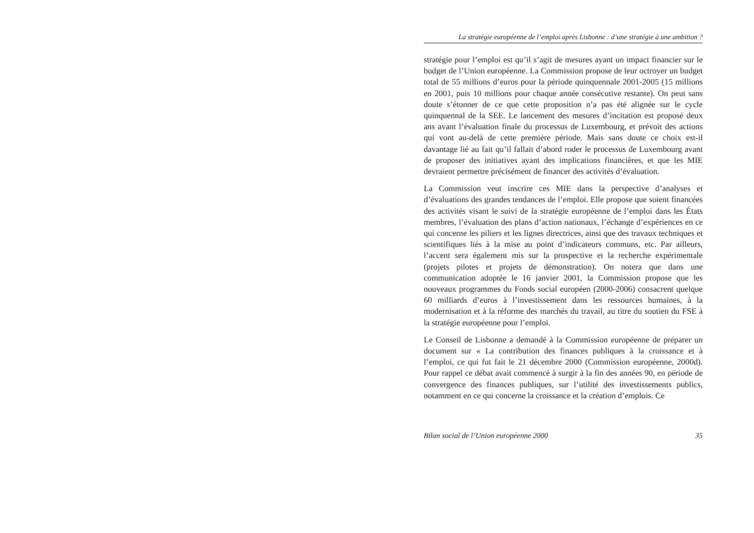La stratégie européenne de l’emploi après Lisbonne : d’une stratégie à une ambition ?
stratégie pour l’emploi est qu’il s’agit de mesures ayant un impact financier sur le budget de l’Union européenne. La Commission propose de leur octroyer un budget total de 55 millions d’euros pour la période quinquennale 2001-2005 (15 millions en 2001, puis 10 millions pour chaque année consécutive restante). On peut sans doute s’étonner de ce que cette proposition n’a pas été alignée sur le cycle quinquennal de la SEE. Le lancement des mesures d’incitation est proposé deux ans avant l’évaluation finale du processus de Luxembourg, et prévoit des actions qui vont au-delà de cette première période. Mais sans doute ce choix est-il davantage lié au fait qu’il fallait d’abord roder le processus de Luxembourg avant de proposer des initiatives ayant des implications financières, et que les MIE devraient permettre précisément de financer des activités d’évaluation.
La Commission veut inscrire ces MIE dans la perspective d’analyses et d’évaluations des grandes tendances de l’emploi. Elle propose que soient financées des activités visant le suivi de la stratégie européenne de l’emploi dans les États membres, l’évaluation des plans d’action nationaux, l’échange d’expériences en ce qui concerne les piliers et les lignes directrices, ainsi que des travaux techniques et scientifiques liés à la mise au point d’indicateurs communs, etc. Par ailleurs, l’accent sera également mis sur la prospective et la recherche expérimentale (projets pilotes et projets de démonstration). On notera que dans une communication adoptée le 16 janvier 2001, la Commission propose que les nouveaux programmes du Fonds social européen (2000-2006) consacrent quelque 60 milliards d’euros à l’investissement dans les ressources humaines, à la modernisation et à la réforme des marchés du travail, au titre du soutien du FSE à la stratégie européenne pour l’emploi.
Le Conseil de Lisbonne a demandé à la Commission européenne de préparer un document sur « La contribution des finances publiques à la croissance et à l’emploi, ce qui fut fait le 21 décembre 2000 (Commission européenne, 2000d). Pour rappel ce débat avait commencé à surgir à la fin des années 90, en période de convergence des finances publiques, sur l’utilité des investissements publics, notamment en ce qui concerne la croissance et la création d’emplois. Ce
Bilan social de l’Union européenne 2000 35